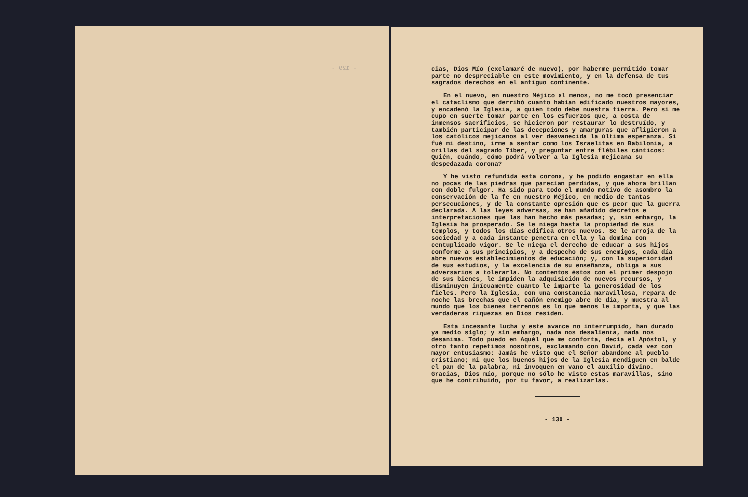- 129 -
cias, Dios Mío (exclamaré de nuevo), por haberme permitido tomar parte no despreciable en este movimiento, y en la defensa de tus sagrados derechos en el antiguo continente.
En el nuevo, en nuestro Méjico al menos, no me tocó presenciar el cataclismo que derribó cuanto habían edificado nuestros mayores, y encadenó la Iglesia, a quien todo debe nuestra tierra. Pero sí me cupo en suerte tomar parte en los esfuerzos que, a costa de inmensos sacrificios, se hicieron por restaurar lo destruído, y también participar de las decepciones y amarguras que afligieron a los católicos mejicanos al ver desvanecida la última esperanza. Sí fué mi destino, irme a sentar como los Israelitas en Babilonia, a orillas del sagrado Tíber, y preguntar entre flébiles cánticos: Quién, cuándo, cómo podrá volver a la Iglesia mejicana su despedazada corona?
Y he visto refundida esta corona, y he podido engastar en ella no pocas de las piedras que parecían perdidas, y que ahora brillan con doble fulgor. Ha sido para todo el mundo motivo de asombro la conservación de la fe en nuestro Méjico, en medio de tantas persecuciones, y de la constante opresión que es peor que la guerra declarada. A las leyes adversas, se han añadido decretos e interpretaciones que las han hecho más pesadas; y, sin embargo, la Iglesia ha prosperado. Se le niega hasta la propiedad de sus templos, y todos los días edifica otros nuevos. Se le arroja de la sociedad y a cada instante penetra en ella y la domina con centuplicado vigor. Se le niega el derecho de educar a sus hijos conforme a sus principios, y a despecho de sus enemigos, cada día abre nuevos establecimientos de educación; y, con la superioridad de sus estudios, y la excelencia de su enseñanza, obliga a sus adversarios a tolerarla. No contentos éstos con el primer despojo de sus bienes, le impiden la adquisición de nuevos recursos, y disminuyen inícuamente cuanto le imparte la generosidad de los fieles. Pero la Iglesia, con una constancia maravillosa, repara de noche las brechas que el cañón enemigo abre de día, y muestra al mundo que los bienes terrenos es lo que menos le importa, y que las verdaderas riquezas en Dios residen.
Esta incesante lucha y este avance no interrumpido, han durado ya medio siglo; y sin embargo, nada nos desalienta, nada nos desanima. Todo puedo en Aquél que me conforta, decía el Apóstol, y otro tanto repetimos nosotros, exclamando con David, cada vez con mayor entusiasmo: Jamás he visto que el Señor abandone al pueblo cristiano; ni que los buenos hijos de la Iglesia mendiguen en balde el pan de la palabra, ni invoquen en vano el auxilio divino. Gracias, Dios mío, porque no sólo he visto estas maravillas, sino que he contribuído, por tu favor, a realizarlas.
- 130 -